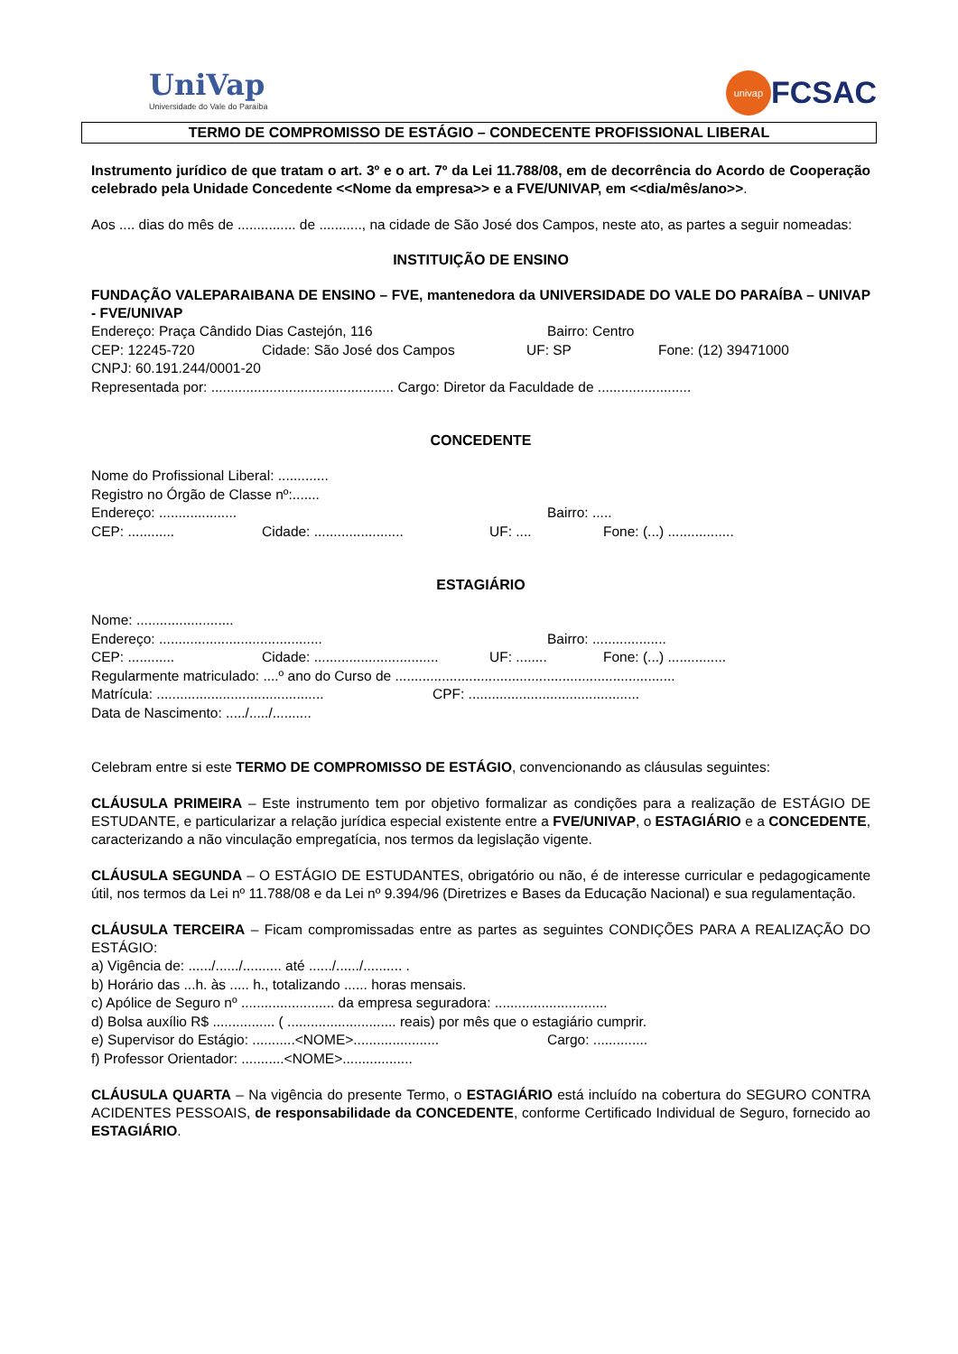UniVap
Universidade do Vale do Paraíba
univap
FCSAC
TERMO DE COMPROMISSO DE ESTÁGIO – CONDECENTE PROFISSIONAL LIBERAL
Instrumento jurídico de que tratam o art. 3º e o art. 7º da Lei 11.788/08, em de decorrência do Acordo de Cooperação celebrado pela Unidade Concedente <<Nome da empresa>> e a FVE/UNIVAP, em <<dia/mês/ano>>.
Aos .... dias do mês de ............... de ..........., na cidade de São José dos Campos, neste ato, as partes a seguir nomeadas:
INSTITUIÇÃO DE ENSINO
FUNDAÇÃO VALEPARAIBANA DE ENSINO – FVE, mantenedora da UNIVERSIDADE DO VALE DO PARAÍBA – UNIVAP - FVE/UNIVAP
Endereço: Praça Cândido Dias Castejón, 116 Bairro: Centro
CEP: 12245-720 Cidade: São José dos Campos UF: SP Fone: (12) 39471000
CNPJ: 60.191.244/0001-20
Representada por: ............................................... Cargo: Diretor da Faculdade de ........................
CONCEDENTE
Nome do Profissional Liberal: .............
Registro no Órgão de Classe nº:.......
Endereço: .................... Bairro: .....
CEP: ............ Cidade: ....................... UF: .... Fone: (...) .................
ESTAGIÁRIO
Nome: .........................
Endereço: .......................................... Bairro: ...................
CEP: ............ Cidade: ................................ UF: ........ Fone: (...) ...............
Regularmente matriculado: ....º ano do Curso de ........................................................................
Matrícula: ........................................... CPF: ............................................
Data de Nascimento: ...../...../..........
Celebram entre si este TERMO DE COMPROMISSO DE ESTÁGIO, convencionando as cláusulas seguintes:
CLÁUSULA PRIMEIRA – Este instrumento tem por objetivo formalizar as condições para a realização de ESTÁGIO DE ESTUDANTE, e particularizar a relação jurídica especial existente entre a FVE/UNIVAP, o ESTAGIÁRIO e a CONCEDENTE, caracterizando a não vinculação empregatícia, nos termos da legislação vigente.
CLÁUSULA SEGUNDA – O ESTÁGIO DE ESTUDANTES, obrigatório ou não, é de interesse curricular e pedagogicamente útil, nos termos da Lei nº 11.788/08 e da Lei nº 9.394/96 (Diretrizes e Bases da Educação Nacional) e sua regulamentação.
CLÁUSULA TERCEIRA – Ficam compromissadas entre as partes as seguintes CONDIÇÕES PARA A REALIZAÇÃO DO ESTÁGIO:
a) Vigência de: ....../....../.......... até ....../....../.......... .
b) Horário das ...h. às ..... h., totalizando ...... horas mensais.
c) Apólice de Seguro nº ........................ da empresa seguradora: .............................
d) Bolsa auxílio R$ ................ ( ............................ reais) por mês que o estagiário cumprir.
e) Supervisor do Estágio: ...........<NOME>...................... Cargo: ..............
f) Professor Orientador: ...........<NOME>..................
CLÁUSULA QUARTA – Na vigência do presente Termo, o ESTAGIÁRIO está incluído na cobertura do SEGURO CONTRA ACIDENTES PESSOAIS, de responsabilidade da CONCEDENTE, conforme Certificado Individual de Seguro, fornecido ao ESTAGIÁRIO.